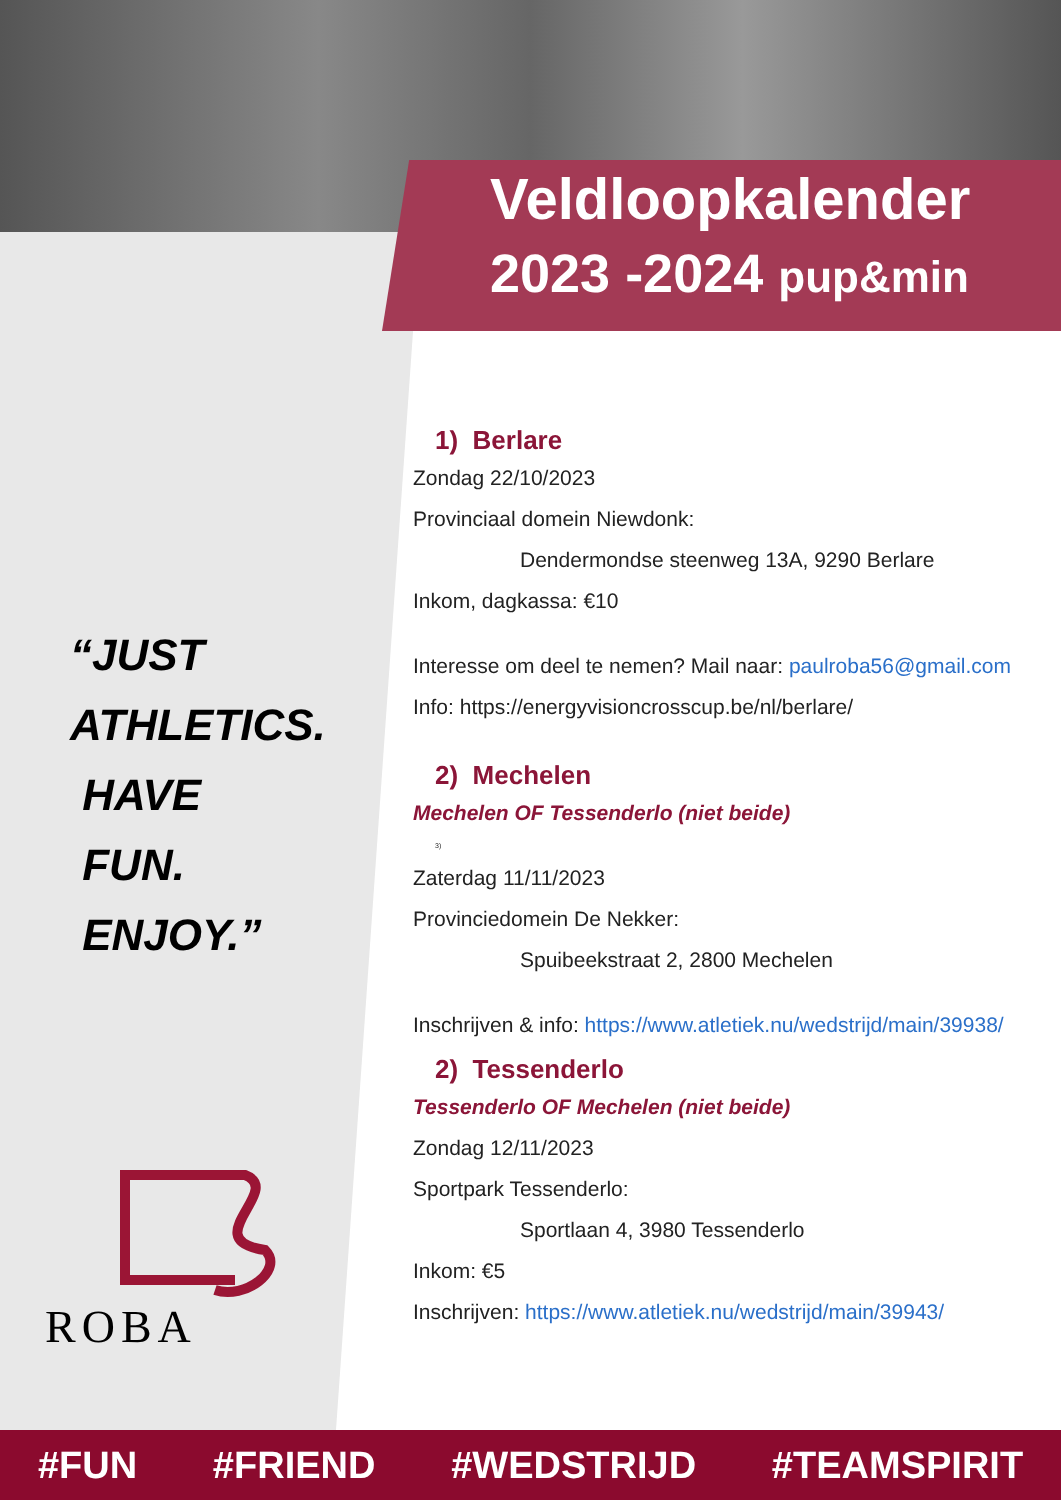Veldloopkalender
2023 -2024 pup&min
“JUST
ATHLETICS.
HAVE
FUN.
ENJOY.”
ROBA
1) Berlare
Zondag 22/10/2023
Provinciaal domein Niewdonk:
Dendermondse steenweg 13A, 9290 Berlare
Inkom, dagkassa: €10
Interesse om deel te nemen? Mail naar: paulroba56@gmail.com
Info: https://energyvisioncrosscup.be/nl/berlare/
2) Mechelen
Mechelen OF Tessenderlo (niet beide)
3)
Zaterdag 11/11/2023
Provinciedomein De Nekker:
Spuibeekstraat 2, 2800 Mechelen
Inschrijven & info: https://www.atletiek.nu/wedstrijd/main/39938/
2) Tessenderlo
Tessenderlo OF Mechelen (niet beide)
Zondag 12/11/2023
Sportpark Tessenderlo:
Sportlaan 4, 3980 Tessenderlo
Inkom: €5
Inschrijven: https://www.atletiek.nu/wedstrijd/main/39943/
#FUN #FRIEND #WEDSTRIJD #TEAMSPIRIT